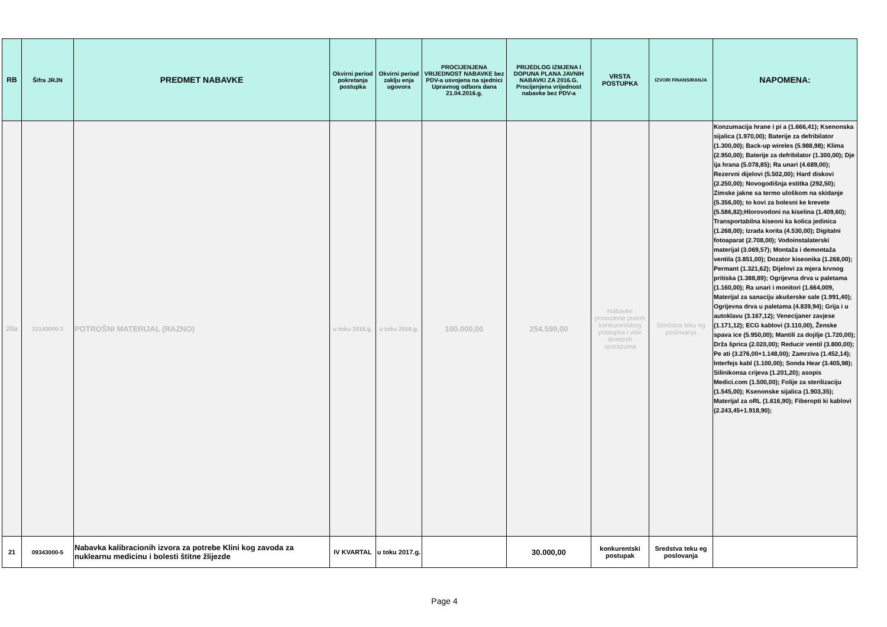| RB | Šifra JRJN | PREDMET NABAVKE | Okvirni period pokretanja postupka | Okvirni period zaklju enja ugovora | PROCIJENJENA VRIJEDNOST NABAVKE bez PDV-a usvojena na sjednici Upravnog odbora dana 21.04.2016.g. | PRIJEDLOG IZMJENA I DOPUNA PLANA JAVNIH NABAVKI ZA 2016.G. Procijenjena vrijednost nabavke bez PDV-a | VRSTA POSTUPKA | IZVORI FINANSIRANJA | NAPOMENA: |
| --- | --- | --- | --- | --- | --- | --- | --- | --- | --- |
| 20a | 33140000-3 | POTROŠNI MATERIJAL (RAZNO) | u toku 2016.g. | u toku 2016.g. | 100.000,00 | 254.590,00 | Nabavke provedene putem konkurentskog postupka i više direktnih sporazuma | Sredstva teku eg poslovanja | Konzumacija hrane i pi a (1.666,41); Ksenonska sijalica (1.970,00); Baterije za defribilator (1.300,00); Back-up wireles (5.988,98); Klima (2.950,00); Baterije za defribilator (1.300,00); Dje ija hrana (5.078,85); Ra unari (4.689,00); Rezervni dijelovi (5.502,00); Hard diskovi (2.250,00); Novogodišnja estitka (292,50); Zimske jakne sa termo uloškom na skidanje (5.356,00); to kovi za bolesni ke krevete (5.586,82);Hlorovodoni na kiselina (1.409,60); Transportabilna kiseoni ka kolica jedinica (1.268,00); Izrada korita (4.530,00); Digitalni fotoaparat (2.708,00); Vodoinstalaterski materijal (3.069,57); Montaža i demontaža ventila (3.851,00); Dozator kiseonika (1.268,00); Permant (1.321,62); Dijelovi za mjera krvnog pritiska (1.388,89); Ogrijevna drva u paletama (1.160,00); Ra unari i monitori (1.664,009, Materijal za sanaciju akušerske sale (1.991,40); Ogrijevna drva u paletama (4.839,94); Grija i u autoklavu (3.167,12); Venecijaner zavjese (1.171,12); ECG kablovi (3.110,00), Ženske spava ice (5.950,00); Mantili za dojilje (1.720,00); Drža šprica (2.020,00); Reducir ventil (3.800,00); Pe ati (3.276,00+1.148,00); Zamrziva (1.452,14); Interfejs kabl (1.100,00); Sonda Hear (3.405,98); Silinikonsa crijeva (1.201,20); asopis Medici.com (1.500,00); Folije za sterilizaciju (1.545,00); Ksenonske sijalica (1.903,35); Materijal za oRL (1.616,90); Fiberopti ki kablovi (2.243,45+1.918,90); |
| 21 | 09343000-5 | Nabavka kalibracionih izvora za potrebe Klini kog zavoda za nuklearnu medicinu i bolesti štitne žlijezde | IV KVARTAL | u toku 2017.g. | | 30.000,00 | konkurentski postupak | Sredstva teku eg poslovanja | |
Page 4